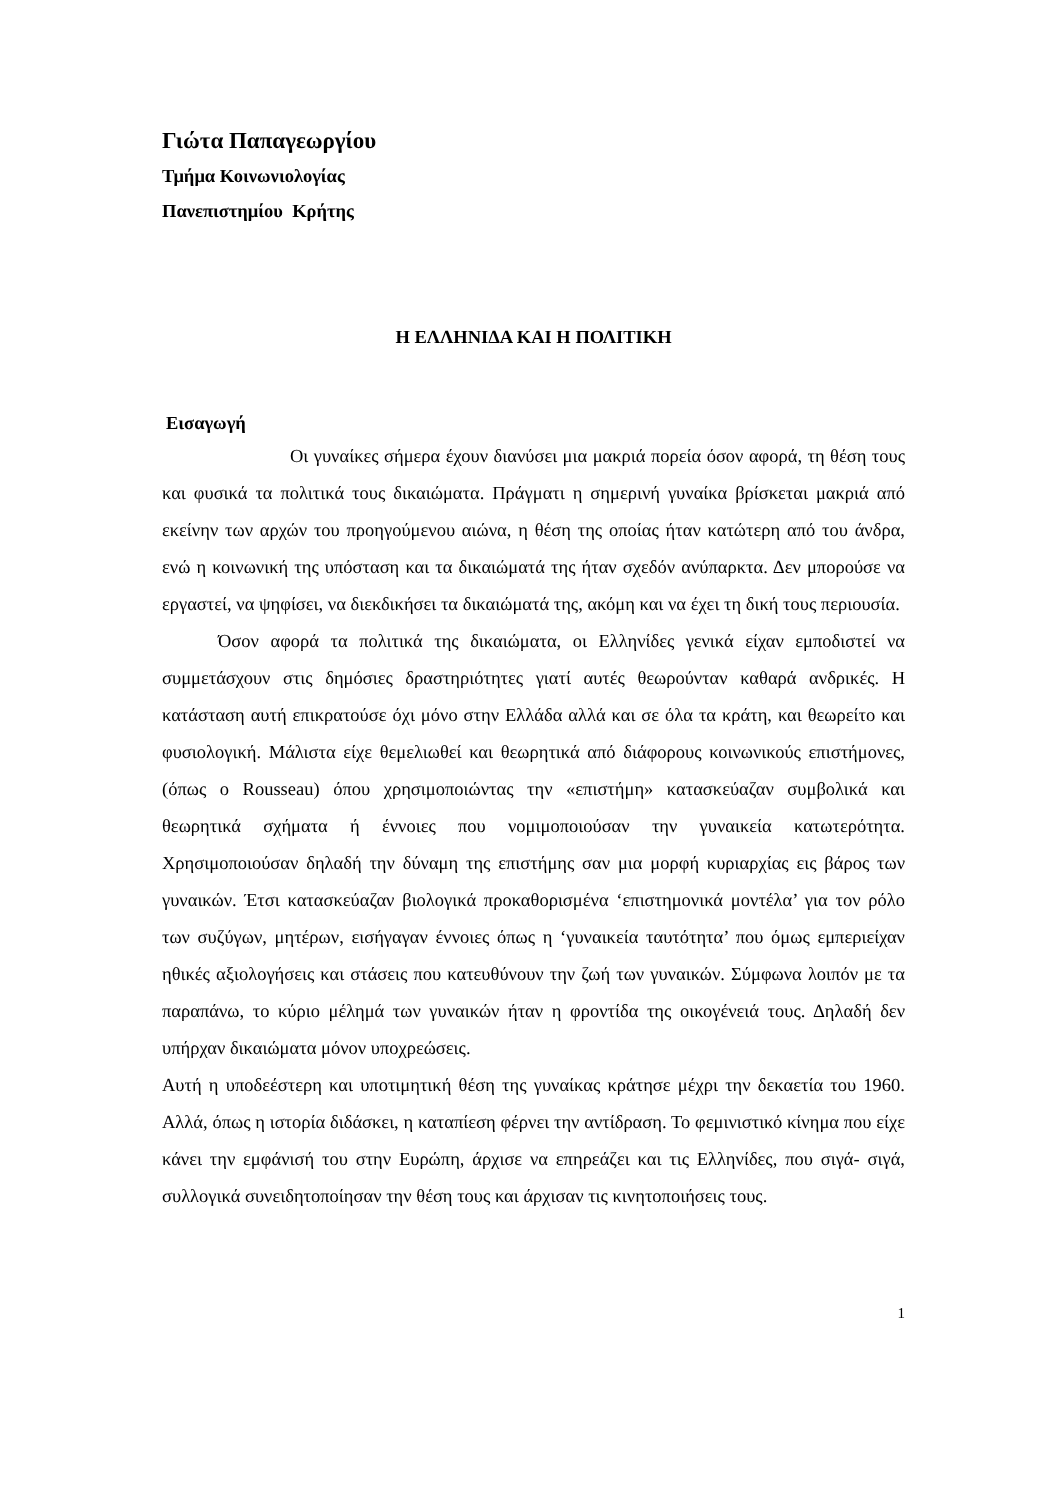Γιώτα Παπαγεωργίου
Τμήμα Κοινωνιολογίας
Πανεπιστημίου Κρήτης
Η ΕΛΛΗΝΙΔΑ ΚΑΙ Η ΠΟΛΙΤΙΚΗ
Εισαγωγή
Οι γυναίκες σήμερα έχουν διανύσει μια μακριά πορεία όσον αφορά, τη θέση τους και φυσικά τα πολιτικά τους δικαιώματα. Πράγματι η σημερινή γυναίκα βρίσκεται μακριά από εκείνην των αρχών του προηγούμενου αιώνα, η θέση της οποίας ήταν κατώτερη από του άνδρα, ενώ η κοινωνική της υπόσταση και τα δικαιώματά της ήταν σχεδόν ανύπαρκτα. Δεν μπορούσε να εργαστεί, να ψηφίσει, να διεκδικήσει τα δικαιώματά της, ακόμη και να έχει τη δική τους περιουσία.
Όσον αφορά τα πολιτικά της δικαιώματα, οι Ελληνίδες γενικά είχαν εμποδιστεί να συμμετάσχουν στις δημόσιες δραστηριότητες γιατί αυτές θεωρούνταν καθαρά ανδρικές. Η κατάσταση αυτή επικρατούσε όχι μόνο στην Ελλάδα αλλά και σε όλα τα κράτη, και θεωρείτο και φυσιολογική. Μάλιστα είχε θεμελιωθεί και θεωρητικά από διάφορους κοινωνικούς επιστήμονες, (όπως ο Rousseau) όπου χρησιμοποιώντας την «επιστήμη» κατασκεύαζαν συμβολικά και θεωρητικά σχήματα ή έννοιες που νομιμοποιούσαν την γυναικεία κατωτερότητα. Χρησιμοποιούσαν δηλαδή την δύναμη της επιστήμης σαν μια μορφή κυριαρχίας εις βάρος των γυναικών. Έτσι κατασκεύαζαν βιολογικά προκαθορισμένα ‘επιστημονικά μοντέλα’ για τον ρόλο των συζύγων, μητέρων, εισήγαγαν έννοιες όπως η ‘γυναικεία ταυτότητα’ που όμως εμπεριείχαν ηθικές αξιολογήσεις και στάσεις που κατευθύνουν την ζωή των γυναικών. Σύμφωνα λοιπόν με τα παραπάνω, το κύριο μέλημά των γυναικών ήταν η φροντίδα της οικογένειά τους. Δηλαδή δεν υπήρχαν δικαιώματα μόνον υποχρεώσεις.
Αυτή η υποδεέστερη και υποτιμητική θέση της γυναίκας κράτησε μέχρι την δεκαετία του 1960. Αλλά, όπως η ιστορία διδάσκει, η καταπίεση φέρνει την αντίδραση. Το φεμινιστικό κίνημα που είχε κάνει την εμφάνισή του στην Ευρώπη, άρχισε να επηρεάζει και τις Ελληνίδες, που σιγά- σιγά, συλλογικά συνειδητοποίησαν την θέση τους και άρχισαν τις κινητοποιήσεις τους.
1